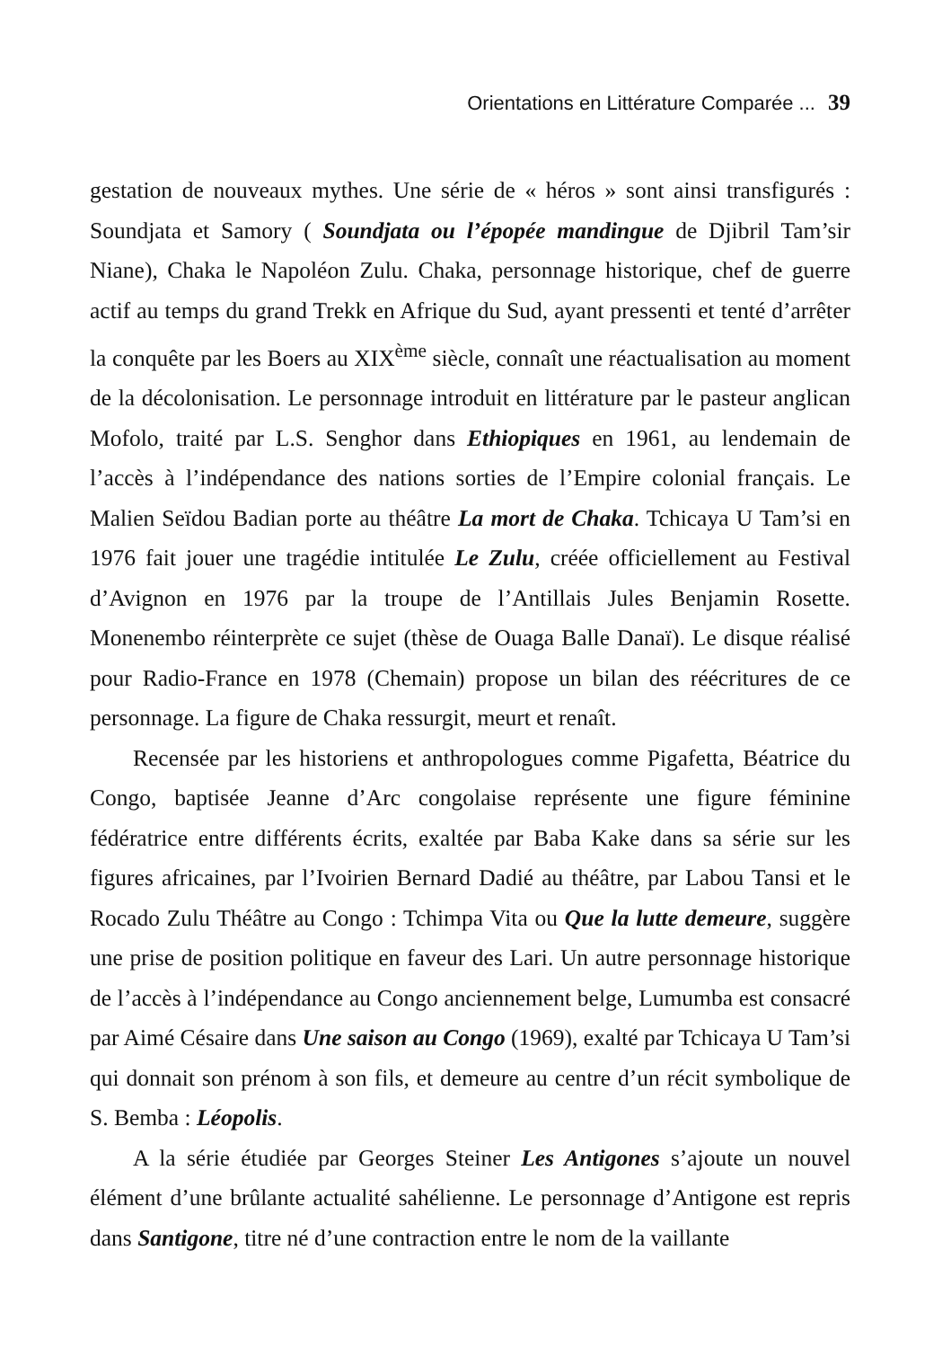Orientations en Littérature Comparée ... 39
gestation de nouveaux mythes. Une série de « héros » sont ainsi transfigurés : Soundjata et Samory ( Soundjata ou l’épopée mandingue de Djibril Tam’sir Niane), Chaka le Napoléon Zulu. Chaka, personnage historique, chef de guerre actif au temps du grand Trekk en Afrique du Sud, ayant pressenti et tenté d’arrêter la conquête par les Boers au XIX<sup>ème</sup> siècle, connaît une réactualisation au moment de la décolonisation. Le personnage introduit en littérature par le pasteur anglican Mofolo, traité par L.S. Senghor dans Ethiopiques en 1961, au lendemain de l’accès à l’indépendance des nations sorties de l’Empire colonial français. Le Malien Seïdou Badian porte au théâtre La mort de Chaka. Tchicaya U Tam’si en 1976 fait jouer une tragédie intitulée Le Zulu, créée officiellement au Festival d’Avignon en 1976 par la troupe de l’Antillais Jules Benjamin Rosette. Monenembo réinterprète ce sujet (thèse de Ouaga Balle Danaï). Le disque réalisé pour Radio-France en 1978 (Chemain) propose un bilan des réécritures de ce personnage. La figure de Chaka ressurgit, meurt et renaît.
Recensée par les historiens et anthropologues comme Pigafetta, Béatrice du Congo, baptisée Jeanne d’Arc congolaise représente une figure féminine fédératrice entre différents écrits, exaltée par Baba Kake dans sa série sur les figures africaines, par l’Ivoirien Bernard Dadié au théâtre, par Labou Tansi et le Rocado Zulu Théâtre au Congo : Tchimpa Vita ou Que la lutte demeure, suggère une prise de position politique en faveur des Lari. Un autre personnage historique de l’accès à l’indépendance au Congo anciennement belge, Lumumba est consacré par Aimé Césaire dans Une saison au Congo (1969), exalté par Tchicaya U Tam’si qui donnait son prénom à son fils, et demeure au centre d’un récit symbolique de S. Bemba : Léopolis.
A la série étudiée par Georges Steiner Les Antigones s’ajoute un nouvel élément d’une brûlante actualité sahélienne. Le personnage d’Antigone est repris dans Santigone, titre né d’une contraction entre le nom de la vaillante